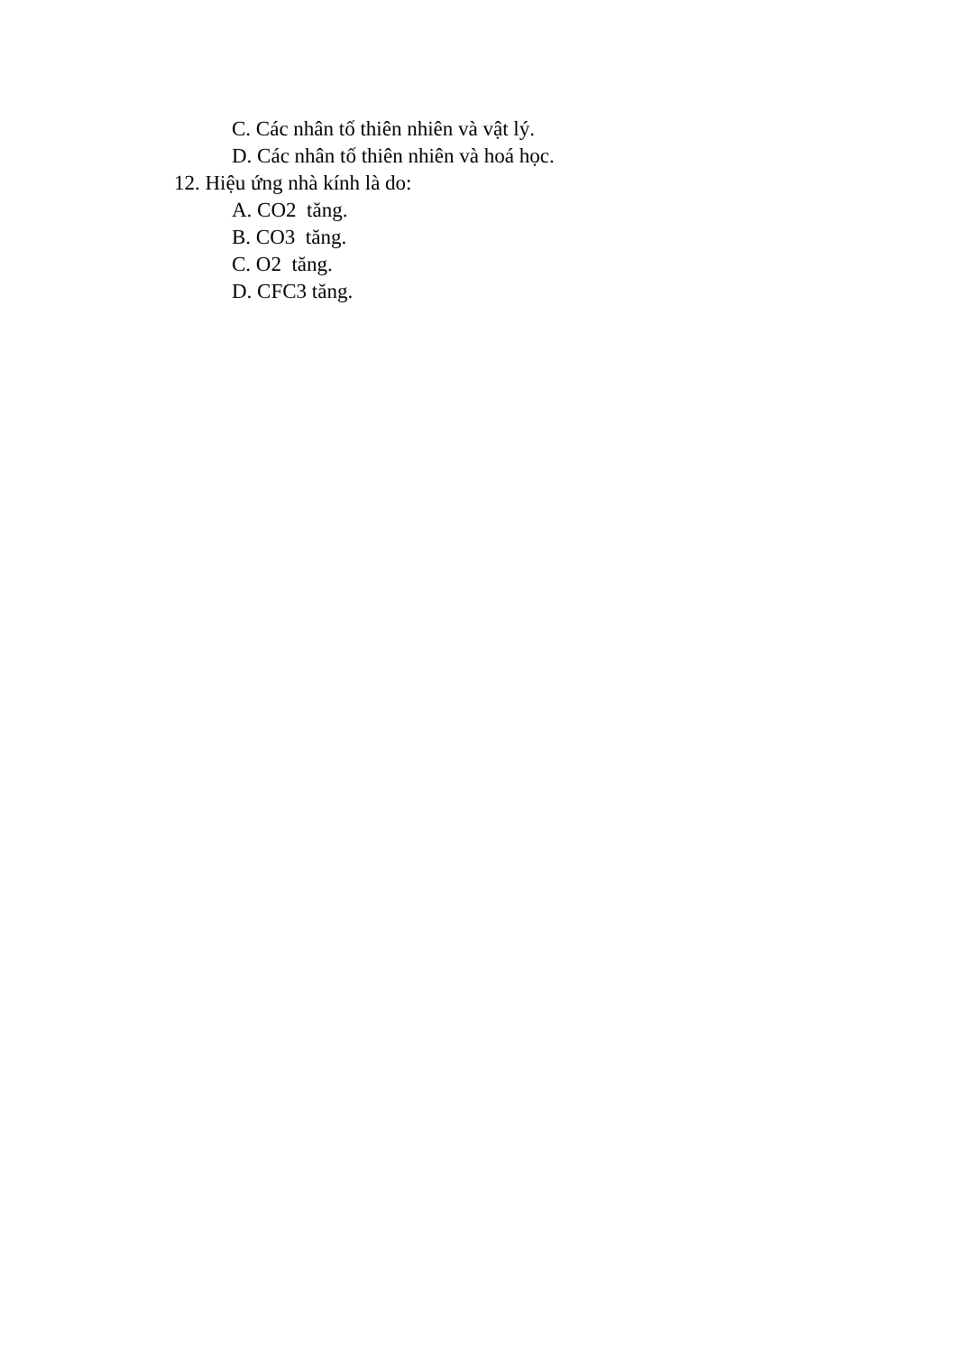C. Các nhân tố thiên nhiên và vật lý.
D. Các nhân tố thiên nhiên và hoá học.
12. Hiệu ứng nhà kính là do:
A. CO2 tăng.
B. CO3 tăng.
C. O2 tăng.
D. CFC3 tăng.